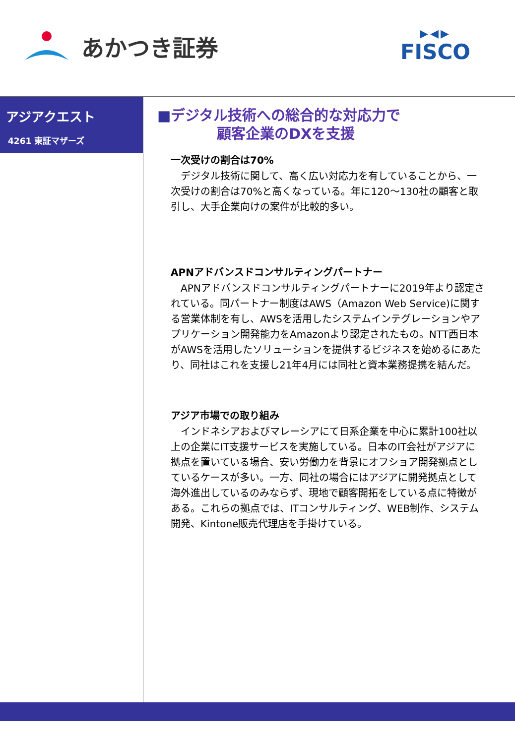あかつき証券
▶◀▶
FISCO
アジアクエスト
4261 東証マザーズ
■デジタル技術への総合的な対応力で
顧客企業のDXを支援
一次受けの割合は70%
デジタル技術に関して、高く広い対応力を有していることから、一次受けの割合は70%と高くなっている。年に120～130社の顧客と取引し、大手企業向けの案件が比較的多い。
APNアドバンスドコンサルティングパートナー
APNアドバンスドコンサルティングパートナーに2019年より認定されている。同パートナー制度はAWS（Amazon Web Service)に関する営業体制を有し、AWSを活用したシステムインテグレーションやアプリケーション開発能力をAmazonより認定されたもの。NTT西日本がAWSを活用したソリューションを提供するビジネスを始めるにあたり、同社はこれを支援し21年4月には同社と資本業務提携を結んだ。
アジア市場での取り組み
インドネシアおよびマレーシアにて日系企業を中心に累計100社以上の企業にIT支援サービスを実施している。日本のIT会社がアジアに拠点を置いている場合、安い労働力を背景にオフショア開発拠点としているケースが多い。一方、同社の場合にはアジアに開発拠点として海外進出しているのみならず、現地で顧客開拓をしている点に特徴がある。これらの拠点では、ITコンサルティング、WEB制作、システム開発、Kintone販売代理店を手掛けている。